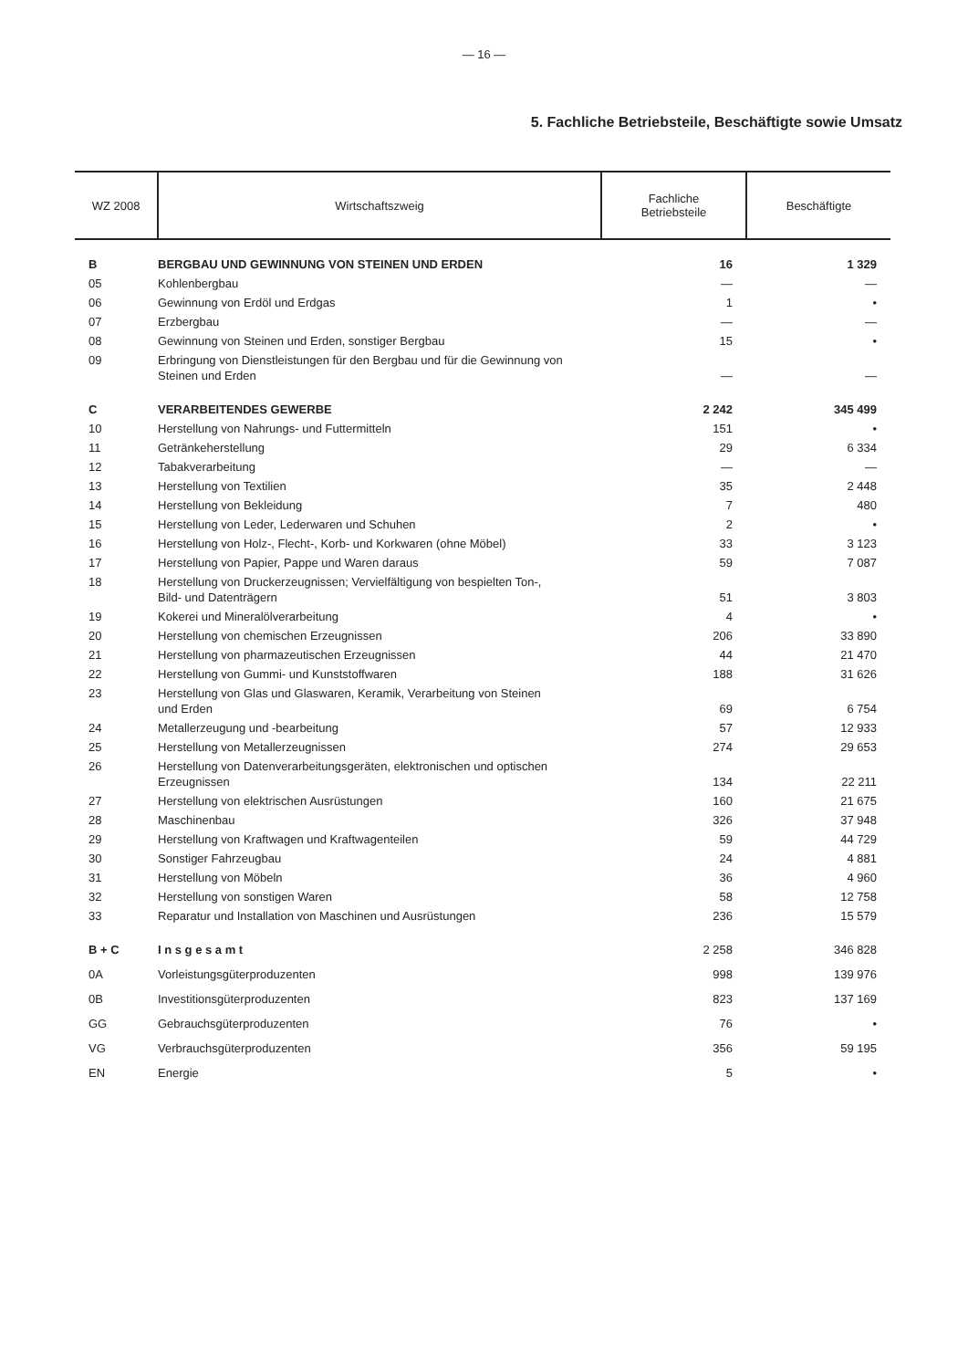— 16 —
5. Fachliche Betriebsteile, Beschäftigte sowie Umsatz
| WZ 2008 | Wirtschaftszweig | Fachliche Betriebsteile | Beschäftigte |
| --- | --- | --- | --- |
| B | BERGBAU UND GEWINNUNG VON STEINEN UND ERDEN | 16 | 1 329 |
| 05 | Kohlenbergbau | — | — |
| 06 | Gewinnung von Erdöl und Erdgas | 1 | • |
| 07 | Erzbergbau | — | — |
| 08 | Gewinnung von Steinen und Erden, sonstiger Bergbau | 15 | • |
| 09 | Erbringung von Dienstleistungen für den Bergbau und für die Gewinnung von Steinen und Erden | — | — |
| C | VERARBEITENDES GEWERBE | 2 242 | 345 499 |
| 10 | Herstellung von Nahrungs- und Futtermitteln | 151 | • |
| 11 | Getränkeherstellung | 29 | 6 334 |
| 12 | Tabakverarbeitung | — | — |
| 13 | Herstellung von Textilien | 35 | 2 448 |
| 14 | Herstellung von Bekleidung | 7 | 480 |
| 15 | Herstellung von Leder, Lederwaren und Schuhen | 2 | • |
| 16 | Herstellung von Holz-, Flecht-, Korb- und Korkwaren (ohne Möbel) | 33 | 3 123 |
| 17 | Herstellung von Papier, Pappe und Waren daraus | 59 | 7 087 |
| 18 | Herstellung von Druckerzeugnissen; Vervielfältigung von bespielten Ton-, Bild- und Datenträgern | 51 | 3 803 |
| 19 | Kokerei und Mineralölverarbeitung | 4 | • |
| 20 | Herstellung von chemischen Erzeugnissen | 206 | 33 890 |
| 21 | Herstellung von pharmazeutischen Erzeugnissen | 44 | 21 470 |
| 22 | Herstellung von Gummi- und Kunststoffwaren | 188 | 31 626 |
| 23 | Herstellung von Glas und Glaswaren, Keramik, Verarbeitung von Steinen und Erden | 69 | 6 754 |
| 24 | Metallerzeugung und -bearbeitung | 57 | 12 933 |
| 25 | Herstellung von Metallerzeugnissen | 274 | 29 653 |
| 26 | Herstellung von Datenverarbeitungsgeräten, elektronischen und optischen Erzeugnissen | 134 | 22 211 |
| 27 | Herstellung von elektrischen Ausrüstungen | 160 | 21 675 |
| 28 | Maschinenbau | 326 | 37 948 |
| 29 | Herstellung von Kraftwagen und Kraftwagenteilen | 59 | 44 729 |
| 30 | Sonstiger Fahrzeugbau | 24 | 4 881 |
| 31 | Herstellung von Möbeln | 36 | 4 960 |
| 32 | Herstellung von sonstigen Waren | 58 | 12 758 |
| 33 | Reparatur und Installation von Maschinen und Ausrüstungen | 236 | 15 579 |
| B + C | I n s g e s a m t | 2 258 | 346 828 |
| 0A | Vorleistungsgüterproduzenten | 998 | 139 976 |
| 0B | Investitionsgüterproduzenten | 823 | 137 169 |
| GG | Gebrauchsgüterproduzenten | 76 | • |
| VG | Verbrauchsgüterproduzenten | 356 | 59 195 |
| EN | Energie | 5 | • |